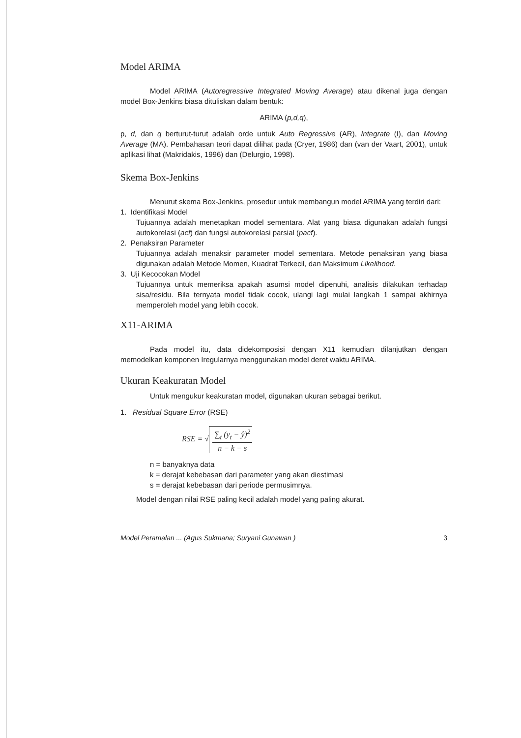Model ARIMA
Model ARIMA (Autoregressive Integrated Moving Average) atau dikenal juga dengan model Box-Jenkins biasa dituliskan dalam bentuk:
ARIMA (p,d,q),
p, d, dan q berturut-turut adalah orde untuk Auto Regressive (AR), Integrate (I), dan Moving Average (MA). Pembahasan teori dapat dilihat pada (Cryer, 1986) dan (van der Vaart, 2001), untuk aplikasi lihat (Makridakis, 1996) dan (Delurgio, 1998).
Skema Box-Jenkins
Menurut skema Box-Jenkins, prosedur untuk membangun model ARIMA yang terdiri dari:
1. Identifikasi Model
Tujuannya adalah menetapkan model sementara. Alat yang biasa digunakan adalah fungsi autokorelasi (acf) dan fungsi autokorelasi parsial (pacf).
2. Penaksiran Parameter
Tujuannya adalah menaksir parameter model sementara. Metode penaksiran yang biasa digunakan adalah Metode Momen, Kuadrat Terkecil, dan Maksimum Likelihood.
3. Uji Kecocokan Model
Tujuannya untuk memeriksa apakah asumsi model dipenuhi, analisis dilakukan terhadap sisa/residu. Bila ternyata model tidak cocok, ulangi lagi mulai langkah 1 sampai akhirnya memperoleh model yang lebih cocok.
X11-ARIMA
Pada model itu, data didekomposisi dengan X11 kemudian dilanjutkan dengan memodelkan komponen Iregularnya menggunakan model deret waktu ARIMA.
Ukuran Keakuratan Model
Untuk mengukur keakuratan model, digunakan ukuran sebagai berikut.
1. Residual Square Error (RSE)
RSE = √ ∑<sub>t</sub> (y<sub>t</sub> − ŷ)<sup>2</sup> n − k − s
n = banyaknya data
k = derajat kebebasan dari parameter yang akan diestimasi
s = derajat kebebasan dari periode permusimnya.
Model dengan nilai RSE paling kecil adalah model yang paling akurat.
Model Peramalan ... (Agus Sukmana; Suryani Gunawan ) 3